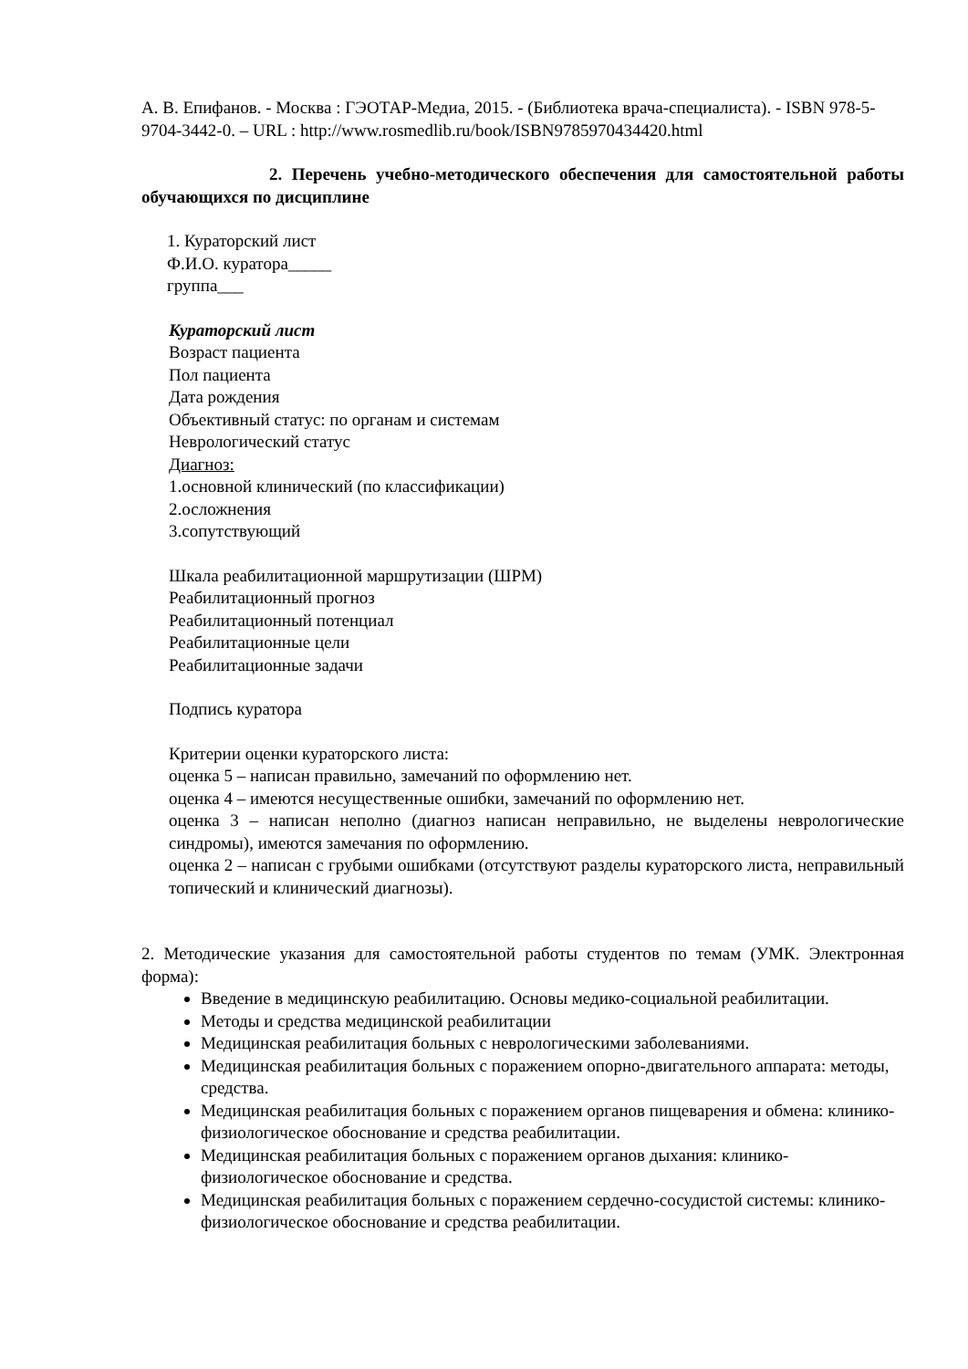А. В. Епифанов. - Москва : ГЭОТАР-Медиа, 2015. - (Библиотека врача-специалиста). - ISBN 978-5-9704-3442-0. – URL : http://www.rosmedlib.ru/book/ISBN9785970434420.html
2. Перечень учебно-методического обеспечения для самостоятельной работы обучающихся по дисциплине
1. Кураторский лист
Ф.И.О. куратора_____
группа___
Кураторский лист
Возраст пациента
Пол пациента
Дата рождения
Объективный статус: по органам и системам
Неврологический статус
Диагноз:
1.основной клинический (по классификации)
2.осложнения
3.сопутствующий
Шкала реабилитационной маршрутизации (ШРМ)
Реабилитационный прогноз
Реабилитационный потенциал
Реабилитационные цели
Реабилитационные задачи
Подпись куратора
Критерии оценки кураторского листа:
оценка 5 – написан правильно, замечаний по оформлению нет.
оценка 4 – имеются несущественные ошибки, замечаний по оформлению нет.
оценка 3 – написан неполно (диагноз написан неправильно, не выделены неврологические синдромы), имеются замечания по оформлению.
оценка 2 – написан с грубыми ошибками (отсутствуют разделы кураторского листа, неправильный топический и клинический диагнозы).
2. Методические указания для самостоятельной работы студентов по темам (УМК. Электронная форма):
Введение в медицинскую реабилитацию. Основы медико-социальной реабилитации.
Методы и средства медицинской реабилитации
Медицинская реабилитация больных с неврологическими заболеваниями.
Медицинская реабилитация больных с поражением опорно-двигательного аппарата: методы, средства.
Медицинская реабилитация больных с поражением органов пищеварения и обмена: клинико-физиологическое обоснование и средства реабилитации.
Медицинская реабилитация больных с поражением органов дыхания: клинико-физиологическое обоснование и средства.
Медицинская реабилитация больных с поражением сердечно-сосудистой системы: клинико-физиологическое обоснование и средства реабилитации.